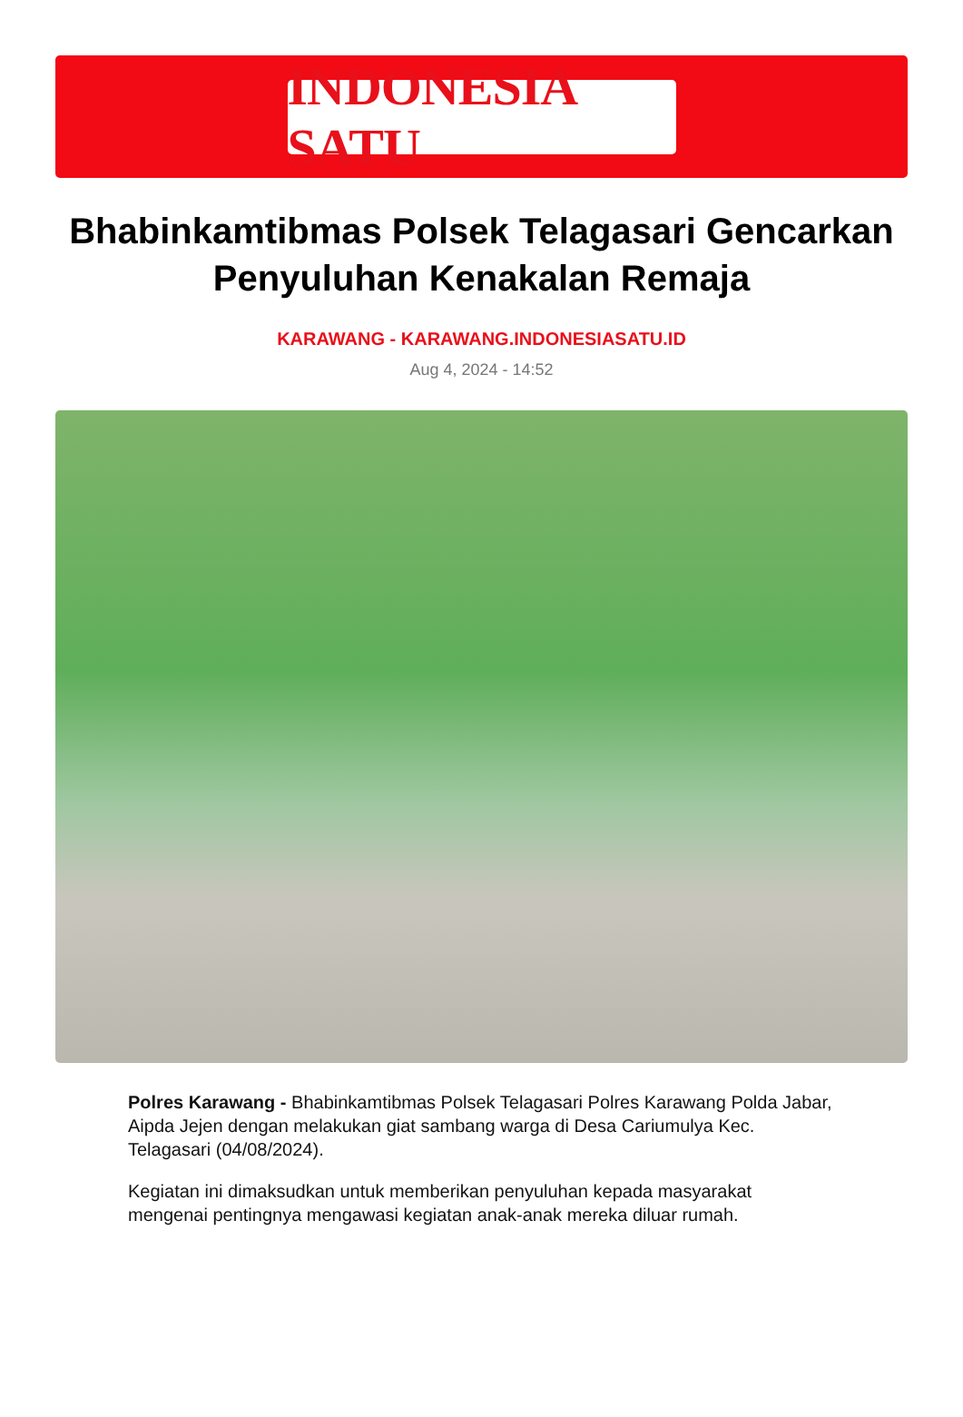INDONESIA SATU
Bhabinkamtibmas Polsek Telagasari Gencarkan Penyuluhan Kenakalan Remaja
KARAWANG - KARAWANG.INDONESIASATU.ID
Aug 4, 2024 - 14:52
Polres Karawang - Bhabinkamtibmas Polsek Telagasari Polres Karawang Polda Jabar, Aipda Jejen dengan melakukan giat sambang warga di Desa Cariumulya Kec. Telagasari (04/08/2024).
Kegiatan ini dimaksudkan untuk memberikan penyuluhan kepada masyarakat mengenai pentingnya mengawasi kegiatan anak-anak mereka diluar rumah.